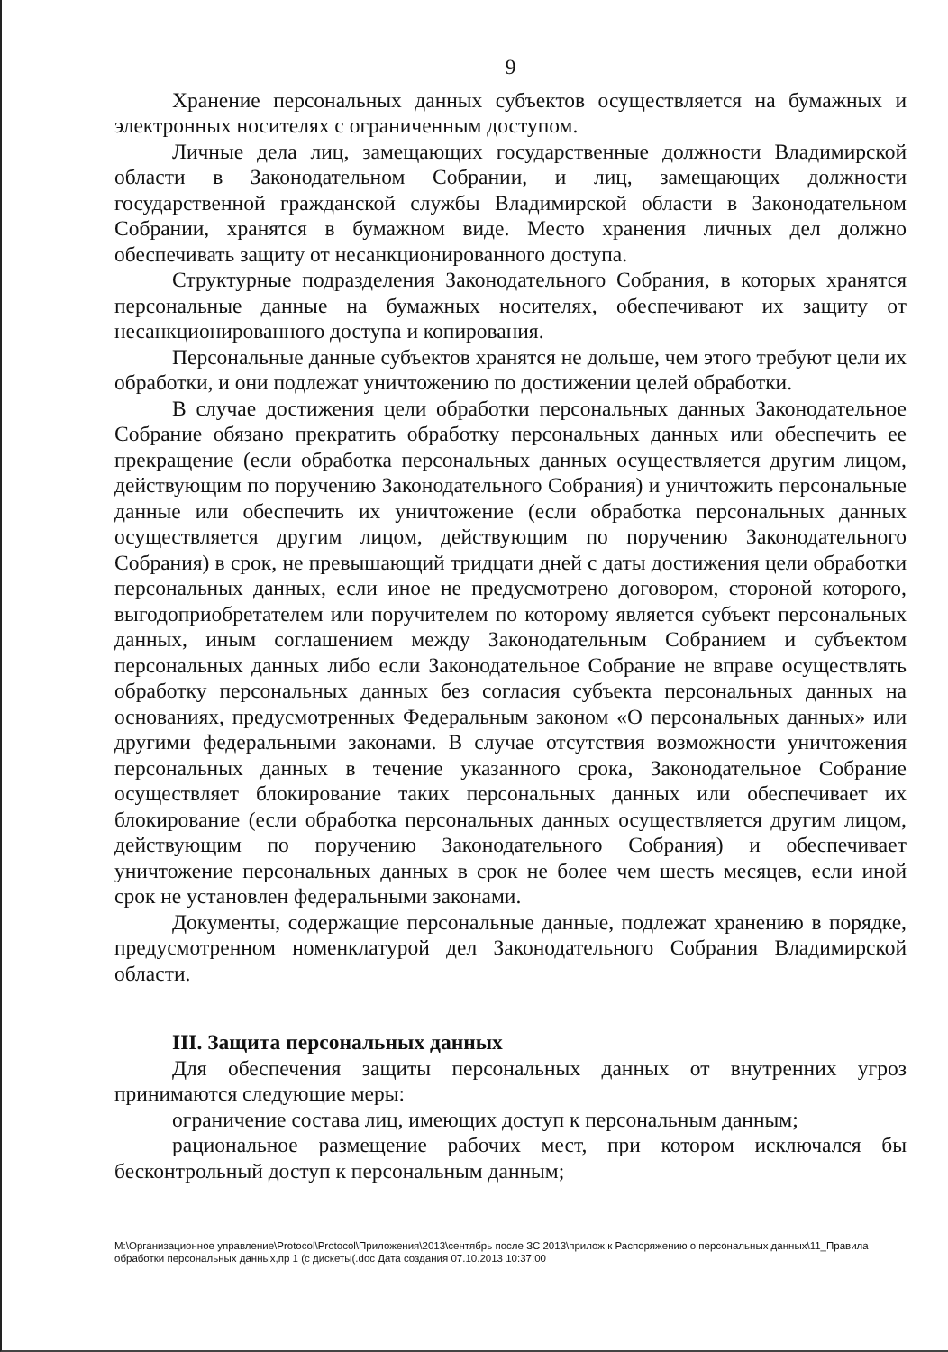9
Хранение персональных данных субъектов осуществляется на бумажных и электронных носителях с ограниченным доступом.
Личные дела лиц, замещающих государственные должности Владимирской области в Законодательном Собрании, и лиц, замещающих должности государственной гражданской службы Владимирской области в Законодательном Собрании, хранятся в бумажном виде. Место хранения личных дел должно обеспечивать защиту от несанкционированного доступа.
Структурные подразделения Законодательного Собрания, в которых хранятся персональные данные на бумажных носителях, обеспечивают их защиту от несанкционированного доступа и копирования.
Персональные данные субъектов хранятся не дольше, чем этого требуют цели их обработки, и они подлежат уничтожению по достижении целей обработки.
В случае достижения цели обработки персональных данных Законодательное Собрание обязано прекратить обработку персональных данных или обеспечить ее прекращение (если обработка персональных данных осуществляется другим лицом, действующим по поручению Законодательного Собрания) и уничтожить персональные данные или обеспечить их уничтожение (если обработка персональных данных осуществляется другим лицом, действующим по поручению Законодательного Собрания) в срок, не превышающий тридцати дней с даты достижения цели обработки персональных данных, если иное не предусмотрено договором, стороной которого, выгодоприобретателем или поручителем по которому является субъект персональных данных, иным соглашением между Законодательным Собранием и субъектом персональных данных либо если Законодательное Собрание не вправе осуществлять обработку персональных данных без согласия субъекта персональных данных на основаниях, предусмотренных Федеральным законом «О персональных данных» или другими федеральными законами. В случае отсутствия возможности уничтожения персональных данных в течение указанного срока, Законодательное Собрание осуществляет блокирование таких персональных данных или обеспечивает их блокирование (если обработка персональных данных осуществляется другим лицом, действующим по поручению Законодательного Собрания) и обеспечивает уничтожение персональных данных в срок не более чем шесть месяцев, если иной срок не установлен федеральными законами.
Документы, содержащие персональные данные, подлежат хранению в порядке, предусмотренном номенклатурой дел Законодательного Собрания Владимирской области.
III. Защита персональных данных
Для обеспечения защиты персональных данных от внутренних угроз принимаются следующие меры:
ограничение состава лиц, имеющих доступ к персональным данным;
рациональное размещение рабочих мест, при котором исключался бы бесконтрольный доступ к персональным данным;
M:\Организационное управление\Protocol\Protocol\Приложения\2013\сентябрь после ЗС 2013\прилож к Распоряжению о персональных данных\11_Правила обработки персональных данных,пр 1 (с дискеты(.doc Дата создания 07.10.2013 10:37:00